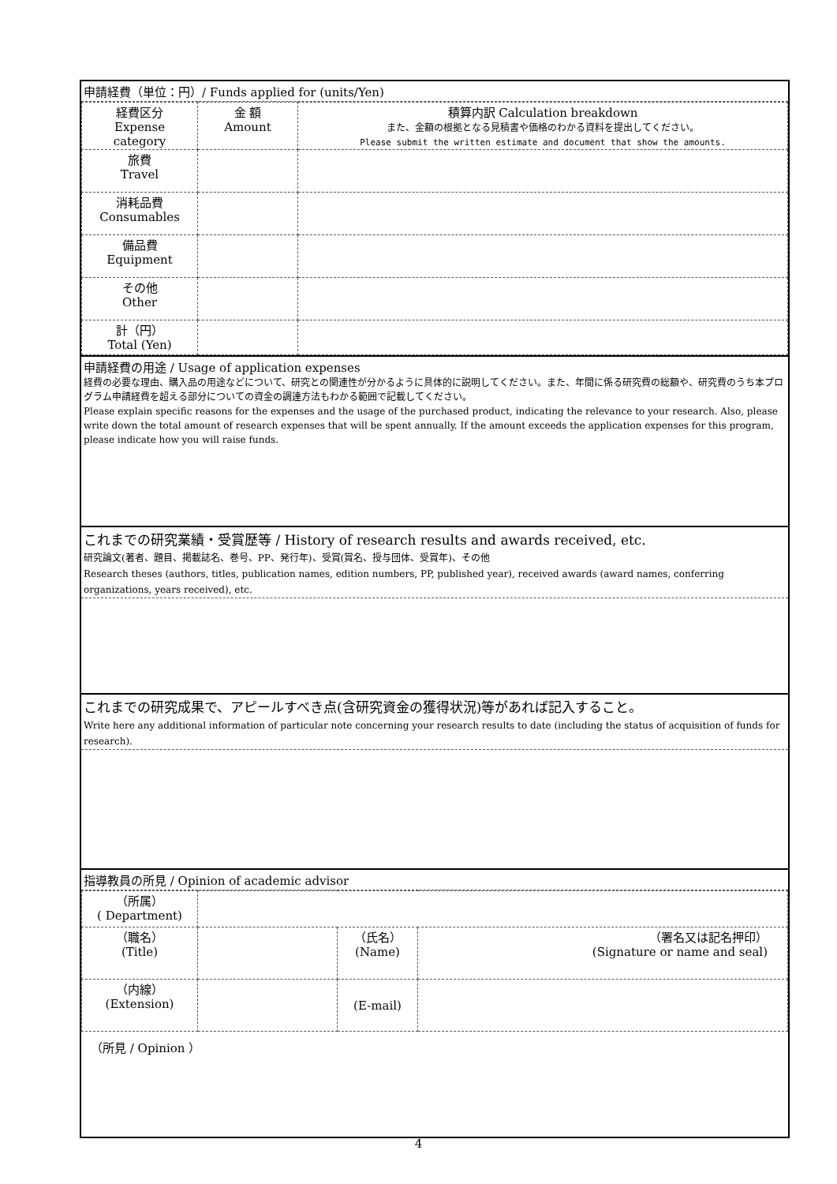申請経費（単位：円）/ Funds applied for (units/Yen)
| 経費区分 Expense category | 金 額 Amount | 積算内訳 Calculation breakdown また、金額の根拠となる見積書や価格のわかる資料を提出してください。 Please submit the written estimate and document that show the amounts. |
| 旅費 Travel | | |
| 消耗品費 Consumables | | |
| 備品費 Equipment | | |
| その他 Other | | |
| 計（円） Total (Yen) | | |
申請経費の用途 / Usage of application expenses
経費の必要な理由、購入品の用途などについて、研究との関連性が分かるように具体的に説明してください。また、年間に係る研究費の総額や、研究費のうち本プログラム申請経費を超える部分についての資金の調達方法もわかる範囲で記載してください。
Please explain specific reasons for the expenses and the usage of the purchased product, indicating the relevance to your research. Also, please write down the total amount of research expenses that will be spent annually. If the amount exceeds the application expenses for this program, please indicate how you will raise funds.
これまでの研究業績・受賞歴等 / History of research results and awards received, etc.
研究論文(著者、題目、掲載誌名、巻号、PP、発行年)、受賞(賞名、授与団体、受賞年)、その他
Research theses (authors, titles, publication names, edition numbers, PP, published year), received awards (award names, conferring organizations, years received), etc.
これまでの研究成果で、アピールすべき点(含研究資金の獲得状況)等があれば記入すること。
Write here any additional information of particular note concerning your research results to date (including the status of acquisition of funds for research).
指導教員の所見 / Opinion of academic advisor
| （所属） ( Department) | | | |
| （職名） (Title) | | （氏名） (Name) | （署名又は記名押印） (Signature or name and seal) |
| （内線） (Extension) | | (E-mail) | |
（所見 / Opinion ）
4